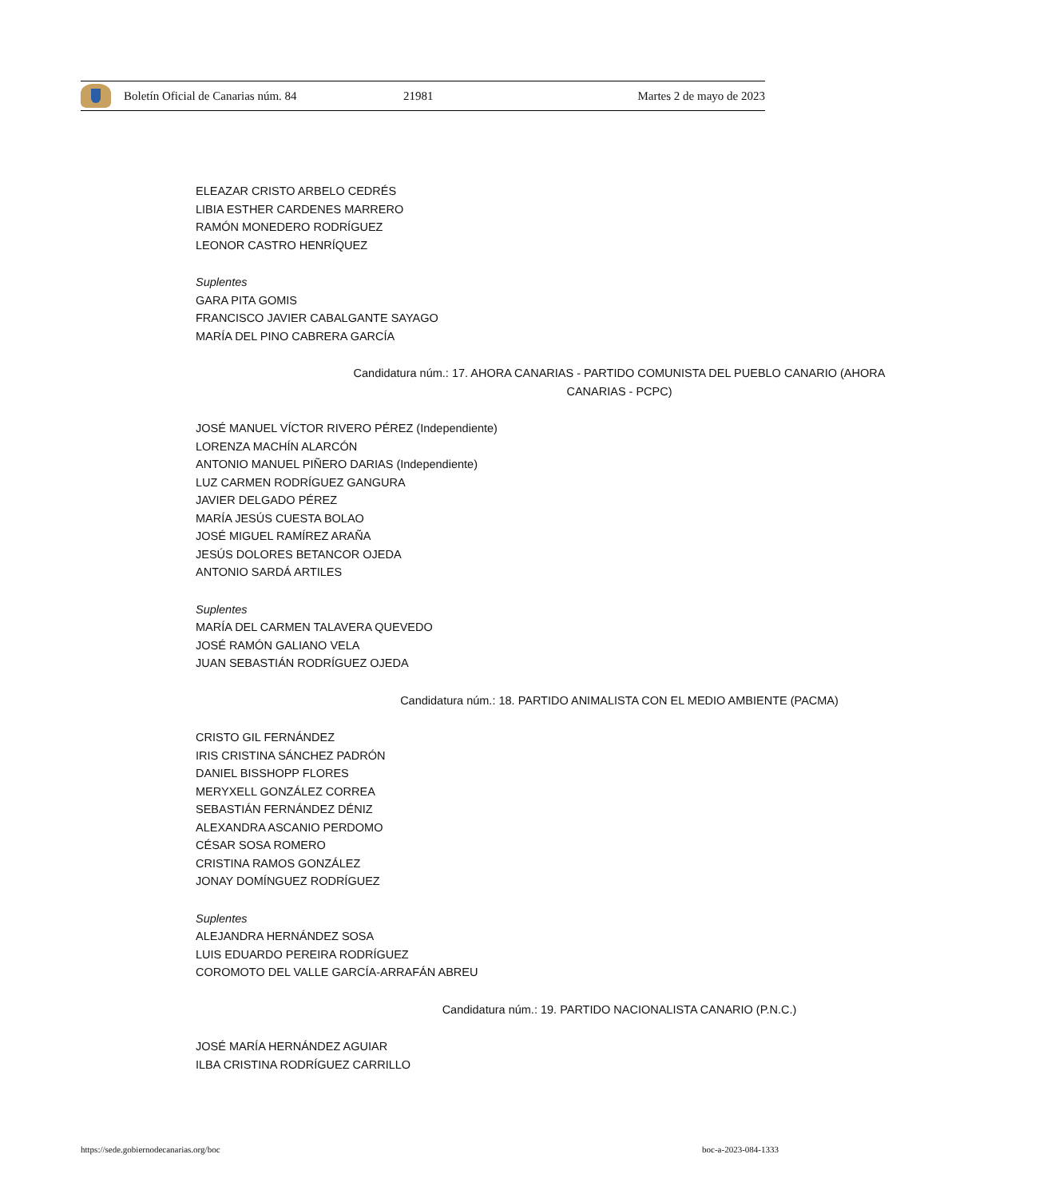Boletín Oficial de Canarias núm. 84 21981 Martes 2 de mayo de 2023
ELEAZAR CRISTO ARBELO CEDRÉS
LIBIA ESTHER CARDENES MARRERO
RAMÓN MONEDERO RODRÍGUEZ
LEONOR CASTRO HENRÍQUEZ
Suplentes
GARA PITA GOMIS
FRANCISCO JAVIER CABALGANTE SAYAGO
MARÍA DEL PINO CABRERA GARCÍA
Candidatura núm.: 17. AHORA CANARIAS - PARTIDO COMUNISTA DEL PUEBLO CANARIO (AHORA
CANARIAS - PCPC)
JOSÉ MANUEL VÍCTOR RIVERO PÉREZ (Independiente)
LORENZA MACHÍN ALARCÓN
ANTONIO MANUEL PIÑERO DARIAS (Independiente)
LUZ CARMEN RODRÍGUEZ GANGURA
JAVIER DELGADO PÉREZ
MARÍA JESÚS CUESTA BOLAO
JOSÉ MIGUEL RAMÍREZ ARAÑA
JESÚS DOLORES BETANCOR OJEDA
ANTONIO SARDÁ ARTILES
Suplentes
MARÍA DEL CARMEN TALAVERA QUEVEDO
JOSÉ RAMÓN GALIANO VELA
JUAN SEBASTIÁN RODRÍGUEZ OJEDA
Candidatura núm.: 18. PARTIDO ANIMALISTA CON EL MEDIO AMBIENTE (PACMA)
CRISTO GIL FERNÁNDEZ
IRIS CRISTINA SÁNCHEZ PADRÓN
DANIEL BISSHOPP FLORES
MERYXELL GONZÁLEZ CORREA
SEBASTIÁN FERNÁNDEZ DÉNIZ
ALEXANDRA ASCANIO PERDOMO
CÉSAR SOSA ROMERO
CRISTINA RAMOS GONZÁLEZ
JONAY DOMÍNGUEZ RODRÍGUEZ
Suplentes
ALEJANDRA HERNÁNDEZ SOSA
LUIS EDUARDO PEREIRA RODRÍGUEZ
COROMOTO DEL VALLE GARCÍA-ARRAFÁN ABREU
Candidatura núm.: 19. PARTIDO NACIONALISTA CANARIO (P.N.C.)
JOSÉ MARÍA HERNÁNDEZ AGUIAR
ILBA CRISTINA RODRÍGUEZ CARRILLO
https://sede.gobiernodecanarias.org/boc
boc-a-2023-084-1333